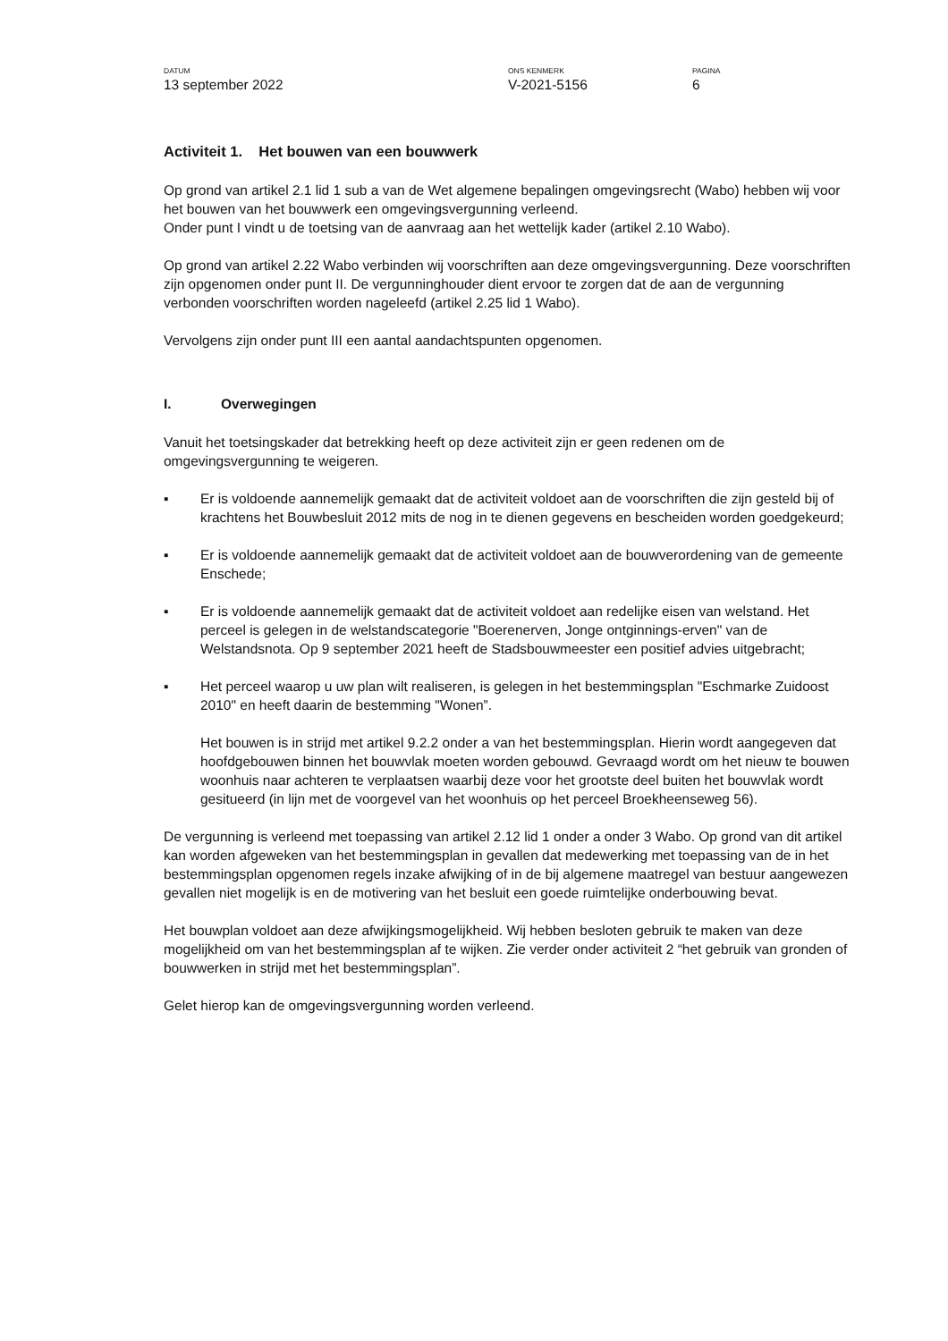DATUM
13 september 2022
ONS KENMERK
V-2021-5156
PAGINA
6
Activiteit 1. Het bouwen van een bouwwerk
Op grond van artikel 2.1 lid 1 sub a van de Wet algemene bepalingen omgevingsrecht (Wabo) hebben wij voor het bouwen van het bouwwerk een omgevingsvergunning verleend.
Onder punt I vindt u de toetsing van de aanvraag aan het wettelijk kader (artikel 2.10 Wabo).
Op grond van artikel 2.22 Wabo verbinden wij voorschriften aan deze omgevingsvergunning. Deze voorschriften zijn opgenomen onder punt II. De vergunninghouder dient ervoor te zorgen dat de aan de vergunning verbonden voorschriften worden nageleefd (artikel 2.25 lid 1 Wabo).
Vervolgens zijn onder punt III een aantal aandachtspunten opgenomen.
I. Overwegingen
Vanuit het toetsingskader dat betrekking heeft op deze activiteit zijn er geen redenen om de omgevingsvergunning te weigeren.
▪ Er is voldoende aannemelijk gemaakt dat de activiteit voldoet aan de voorschriften die zijn gesteld bij of krachtens het Bouwbesluit 2012 mits de nog in te dienen gegevens en bescheiden worden goedgekeurd;
▪ Er is voldoende aannemelijk gemaakt dat de activiteit voldoet aan de bouwverordening van de gemeente Enschede;
▪ Er is voldoende aannemelijk gemaakt dat de activiteit voldoet aan redelijke eisen van welstand. Het perceel is gelegen in de welstandscategorie "Boerenerven, Jonge ontginnings-erven" van de Welstandsnota. Op 9 september 2021 heeft de Stadsbouwmeester een positief advies uitgebracht;
▪ Het perceel waarop u uw plan wilt realiseren, is gelegen in het bestemmingsplan "Eschmarke Zuidoost 2010" en heeft daarin de bestemming "Wonen”.
Het bouwen is in strijd met artikel 9.2.2 onder a van het bestemmingsplan. Hierin wordt aangegeven dat hoofdgebouwen binnen het bouwvlak moeten worden gebouwd. Gevraagd wordt om het nieuw te bouwen woonhuis naar achteren te verplaatsen waarbij deze voor het grootste deel buiten het bouwvlak wordt gesitueerd (in lijn met de voorgevel van het woonhuis op het perceel Broekheenseweg 56).
De vergunning is verleend met toepassing van artikel 2.12 lid 1 onder a onder 3 Wabo. Op grond van dit artikel kan worden afgeweken van het bestemmingsplan in gevallen dat medewerking met toepassing van de in het bestemmingsplan opgenomen regels inzake afwijking of in de bij algemene maatregel van bestuur aangewezen gevallen niet mogelijk is en de motivering van het besluit een goede ruimtelijke onderbouwing bevat.
Het bouwplan voldoet aan deze afwijkingsmogelijkheid. Wij hebben besloten gebruik te maken van deze mogelijkheid om van het bestemmingsplan af te wijken. Zie verder onder activiteit 2 “het gebruik van gronden of bouwwerken in strijd met het bestemmingsplan”.
Gelet hierop kan de omgevingsvergunning worden verleend.